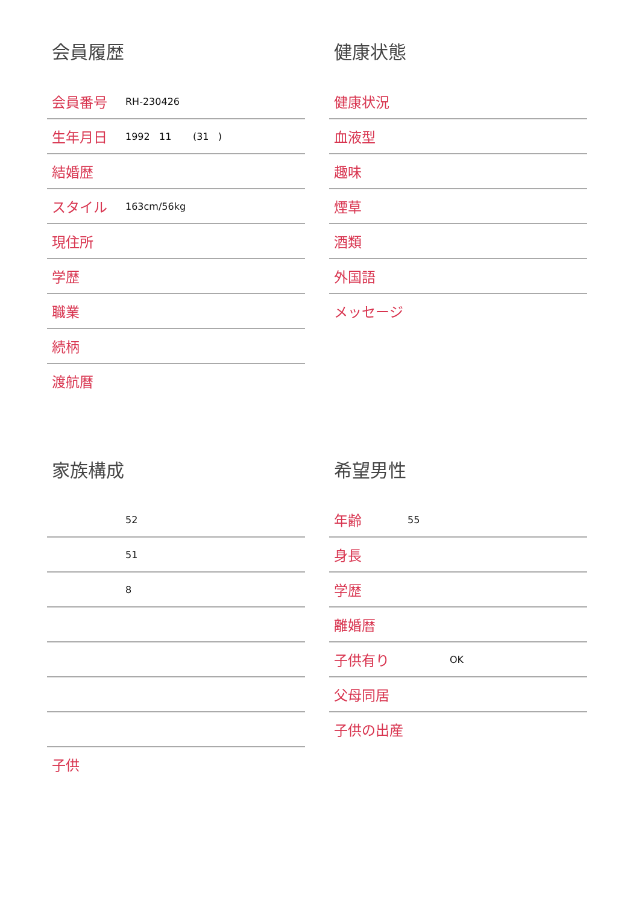会員履歴
| 会員番号 | RH-230426 |
| 生年月日 | 1992 11 (31 ) |
| 結婚歴 | |
| スタイル | 163cm/56kg |
| 現住所 | |
| 学歴 | |
| 職業 | |
| 続柄 | |
| 渡航暦 | |
健康状態
| 健康状況 | |
| 血液型 | |
| 趣味 | |
| 煙草 | |
| 酒類 | |
| 外国語 | |
| メッセージ | |
家族構成
| | 52 |
| | 51 |
| | 8 |
| 子供 | |
希望男性
| 年齢 | 55 |
| 身長 | |
| 学歴 | |
| 離婚暦 | |
| 子供有り | OK |
| 父母同居 | |
| 子供の出産 | |